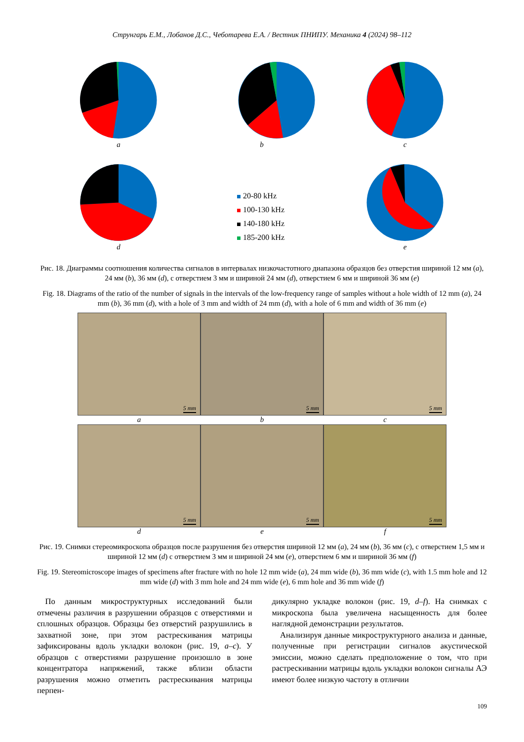Струнгарь Е.М., Лобанов Д.С., Чеботарева Е.А. / Вестник ПНИПУ. Механика 4 (2024) 98–112
a
b
c
d
20-80 kHz
100-130 kHz
140-180 kHz
185-200 kHz
e
Рис. 18. Диаграммы соотношения количества сигналов в интервалах низкочастотного диапазона образцов без отверстия шириной 12 мм (a), 24 мм (b), 36 мм (d), с отверстием 3 мм и шириной 24 мм (d), отверстием 6 мм и шириной 36 мм (e)
Fig. 18. Diagrams of the ratio of the number of signals in the intervals of the low-frequency range of samples without a hole width of 12 mm (a), 24 mm (b), 36 mm (d), with a hole of 3 mm and width of 24 mm (d), with a hole of 6 mm and width of 36 mm (e)
5 mm
a
5 mm
b
5 mm
c
5 mm
d
5 mm
e
5 mm
f
Рис. 19. Снимки стереомикроскопа образцов после разрушения без отверстия шириной 12 мм (a), 24 мм (b), 36 мм (c), с отверстием 1,5 мм и шириной 12 мм (d) с отверстием 3 мм и шириной 24 мм (e), отверстием 6 мм и шириной 36 мм (f)
Fig. 19. Stereomicroscope images of specimens after fracture with no hole 12 mm wide (a), 24 mm wide (b), 36 mm wide (c), with 1.5 mm hole and 12 mm wide (d) with 3 mm hole and 24 mm wide (e), 6 mm hole and 36 mm wide (f)
 По данным микроструктурных исследований были отмечены различия в разрушении образцов с отверстиями и сплошных образцов. Образцы без отверстий разрушились в захватной зоне, при этом растрескивания матрицы зафиксированы вдоль укладки волокон (рис. 19, a–c). У образцов с отверстиями разрушение произошло в зоне концентратора напряжений, также вблизи области разрушения можно отметить растрескивания матрицы перпен-
дикулярно укладке волокон (рис. 19, d–f). На снимках с микроскопа была увеличена насыщенность для более наглядной демонстрации результатов.
 Анализируя данные микроструктурного анализа и данные, полученные при регистрации сигналов акустической эмиссии, можно сделать предположение о том, что при растрескивании матрицы вдоль укладки волокон сигналы АЭ имеют более низкую частоту в отличии
109